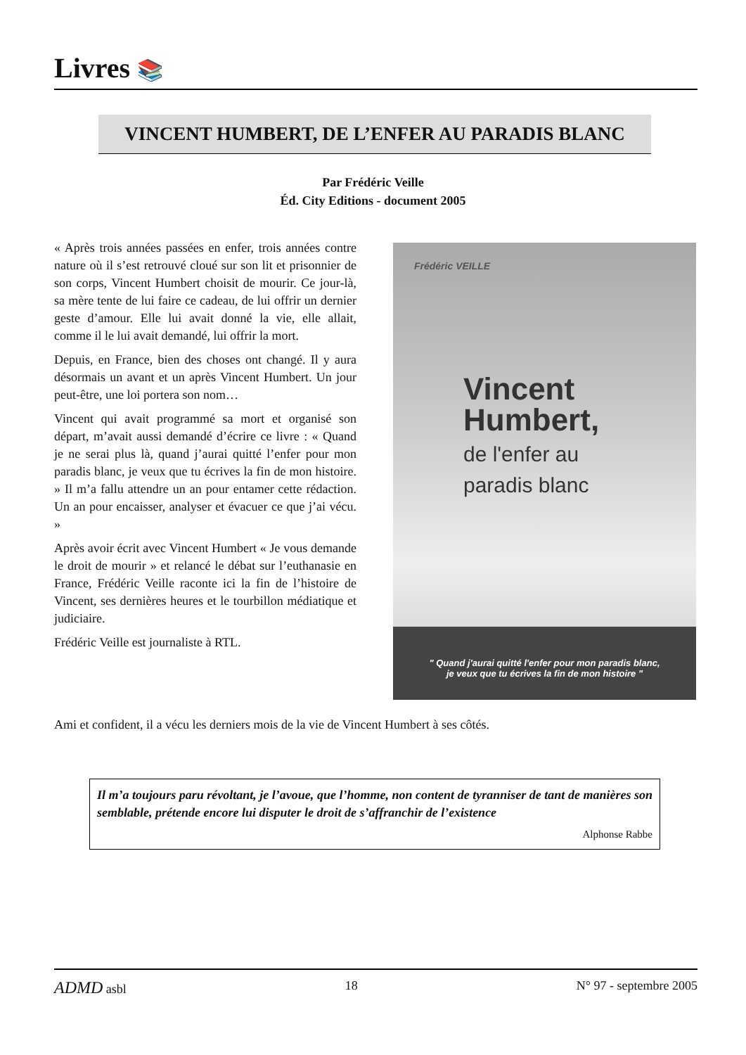Livres 📚
VINCENT HUMBERT, DE L’ENFER AU PARADIS BLANC
Par Frédéric Veille
Éd. City Editions - document 2005
« Après trois années passées en enfer, trois années contre nature où il s’est retrouvé cloué sur son lit et prisonnier de son corps, Vincent Humbert choisit de mourir. Ce jour-là, sa mère tente de lui faire ce cadeau, de lui offrir un dernier geste d’amour. Elle lui avait donné la vie, elle allait, comme il le lui avait demandé, lui offrir la mort.
Depuis, en France, bien des choses ont changé. Il y aura désormais un avant et un après Vincent Humbert. Un jour peut-être, une loi portera son nom…
Vincent qui avait programmé sa mort et organisé son départ, m’avait aussi demandé d’écrire ce livre : « Quand je ne serai plus là, quand j’aurai quitté l’enfer pour mon paradis blanc, je veux que tu écrives la fin de mon histoire. » Il m’a fallu attendre un an pour entamer cette rédaction. Un an pour encaisser, analyser et évacuer ce que j’ai vécu. »
Après avoir écrit avec Vincent Humbert « Je vous demande le droit de mourir » et relancé le débat sur l’euthanasie en France, Frédéric Veille raconte ici la fin de l’histoire de Vincent, ses dernières heures et le tourbillon médiatique et judiciaire.
Frédéric Veille est journaliste à RTL.
Frédéric VEILLE
Vincent
Humbert,
de l'enfer au
paradis blanc
" Quand j'aurai quitté l'enfer pour mon paradis blanc,
je veux que tu écrives la fin de mon histoire "
Ami et confident, il a vécu les derniers mois de la vie de Vincent Humbert à ses côtés.
Il m’a toujours paru révoltant, je l’avoue, que l’homme, non content de tyranniser de tant de manières son semblable, prétende encore lui disputer le droit de s’affranchir de l’existence
Alphonse Rabbe
ADMD asbl 18 N° 97 - septembre 2005